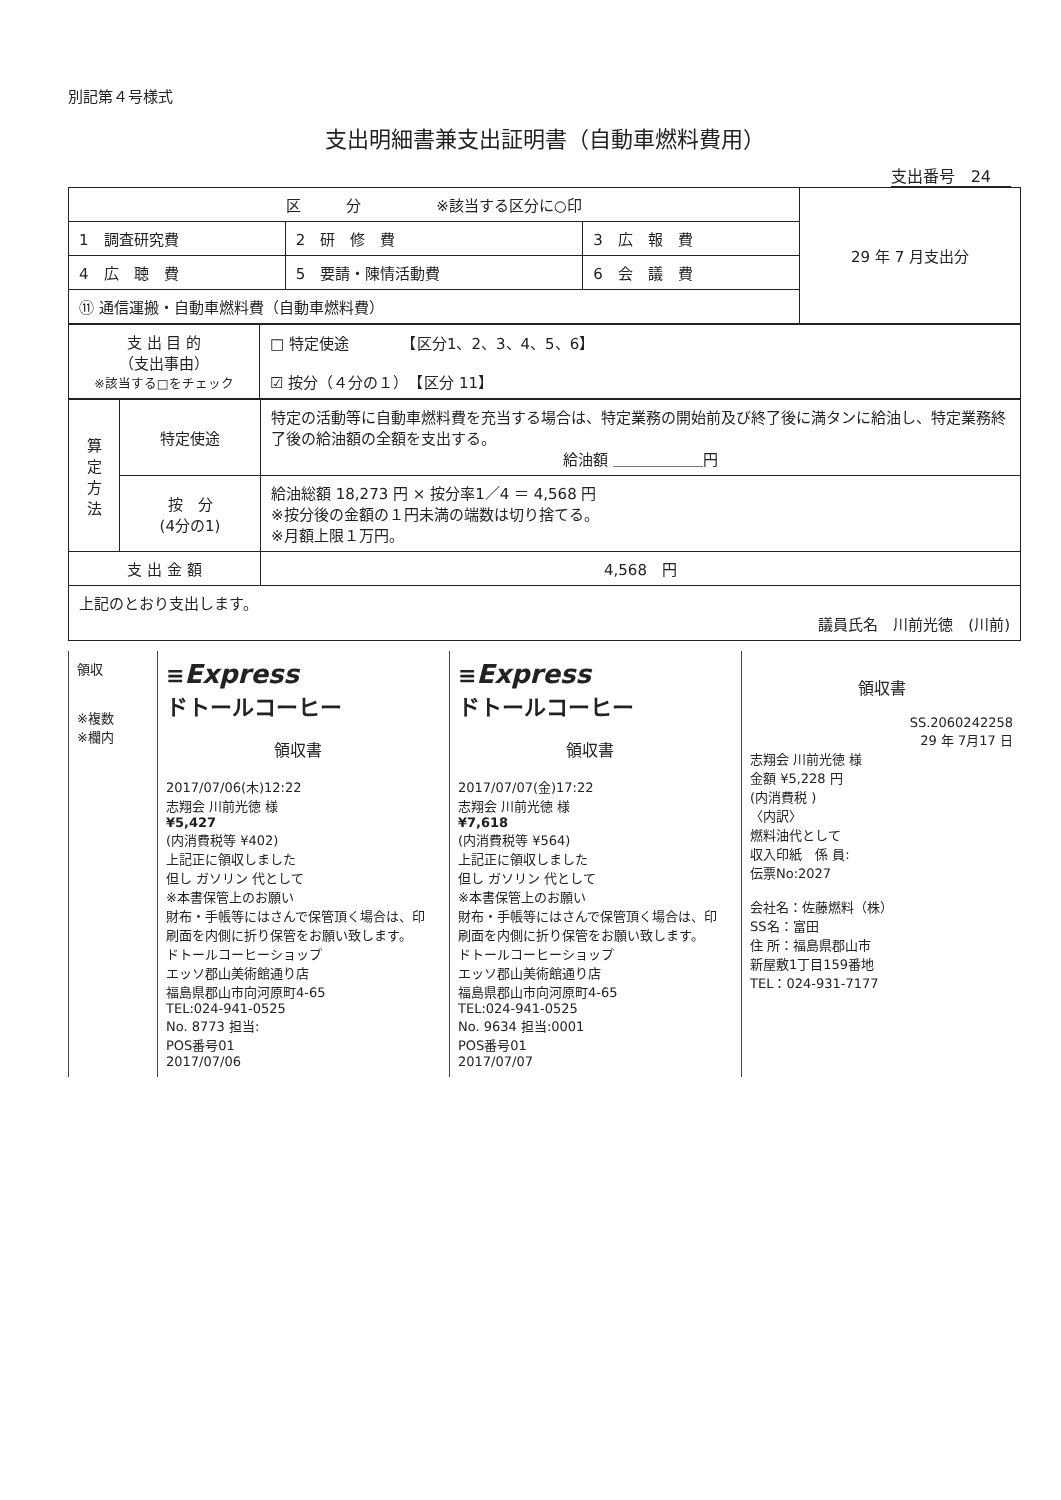別記第４号様式
支出明細書兼支出証明書（自動車燃料費用）
支出番号　24
| 区 分 ※該当する区分に○印 | | | 29 年 7 月支出分 |
| 1 調査研究費 | 2 研 修 費 | 3 広 報 費 | |
| 4 広 聴 費 | 5 要請・陳情活動費 | 6 会 議 費 | |
| ⑪ 通信運搬・自動車燃料費（自動車燃料費） | | | |
| 支 出 目 的 （支出事由） ※該当する□をチェック | □ 特定使途 【区分1、2、3、4、5、6】 ☑ 按分（４分の１） 【区分 11】 |
| 算 定 方 法 | 特定使途 | 特定の活動等に自動車燃料費を充当する場合は、特定業務の開始前及び終了後に満タンに給油し、特定業務終了後の給油額の全額を支出する。 給油額 ＿＿＿＿＿＿円 |
| | 按 分 (4分の1) | 給油総額 18,273 円 × 按分率1／4 ＝ 4,568 円 ※按分後の金額の１円未満の端数は切り捨てる。 ※月額上限１万円。 |
| 支 出 金 額 | | 4,568 円 |
| 上記のとおり支出します。 議員氏名 川前光徳 (川前) | | |
領収
※複数
※欄内
≡Express
ドトールコーヒー
領収書
2017/07/06(木)12:22
志翔会 川前光徳 様
¥5,427
(内消費税等 ¥402)
上記正に領収しました
但し ガソリン 代として
※本書保管上のお願い
財布・手帳等にはさんで保管頂く場合は、印刷面を内側に折り保管をお願い致します。
ドトールコーヒーショップ
エッソ郡山美術館通り店
福島県郡山市向河原町4-65
TEL:024-941-0525
No. 8773 担当:
POS番号01
2017/07/06
≡Express
ドトールコーヒー
領収書
2017/07/07(金)17:22
志翔会 川前光徳 様
¥7,618
(内消費税等 ¥564)
上記正に領収しました
但し ガソリン 代として
※本書保管上のお願い
財布・手帳等にはさんで保管頂く場合は、印刷面を内側に折り保管をお願い致します。
ドトールコーヒーショップ
エッソ郡山美術館通り店
福島県郡山市向河原町4-65
TEL:024-941-0525
No. 9634 担当:0001
POS番号01
2017/07/07
領収書
SS.2060242258
29 年 7月17 日
志翔会 川前光徳 様
金額 ¥5,228 円
(内消費税 )
〈内訳〉
燃料油代として
収入印紙　係 員:
伝票No:2027
会社名：佐藤燃料（株）
SS名：富田
住 所：福島県郡山市
新屋敷1丁目159番地
TEL：024-931-7177